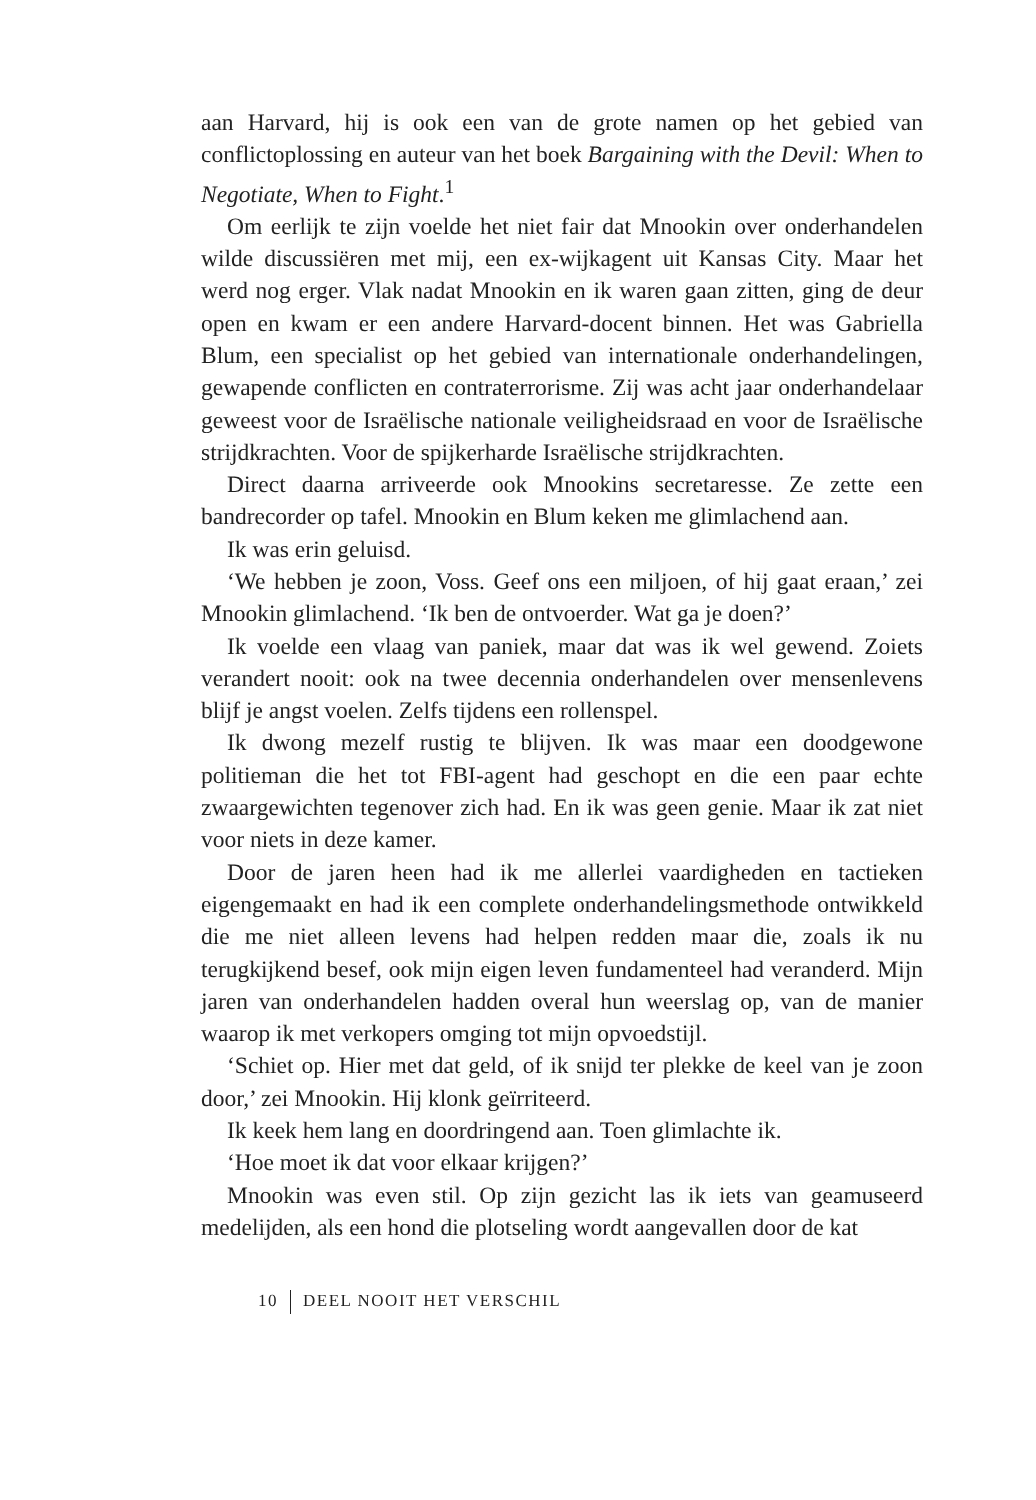aan Harvard, hij is ook een van de grote namen op het gebied van conflictoplossing en auteur van het boek Bargaining with the Devil: When to Negotiate, When to Fight.<sup>1</sup>
Om eerlijk te zijn voelde het niet fair dat Mnookin over onderhandelen wilde discussiëren met mij, een ex-wijkagent uit Kansas City. Maar het werd nog erger. Vlak nadat Mnookin en ik waren gaan zitten, ging de deur open en kwam er een andere Harvard-docent binnen. Het was Gabriella Blum, een specialist op het gebied van internationale onderhandelingen, gewapende conflicten en contraterrorisme. Zij was acht jaar onderhandelaar geweest voor de Israëlische nationale veiligheidsraad en voor de Israëlische strijdkrachten. Voor de spijkerharde Israëlische strijdkrachten.
Direct daarna arriveerde ook Mnookins secretaresse. Ze zette een bandrecorder op tafel. Mnookin en Blum keken me glimlachend aan.
Ik was erin geluisd.
‘We hebben je zoon, Voss. Geef ons een miljoen, of hij gaat eraan,’ zei Mnookin glimlachend. ‘Ik ben de ontvoerder. Wat ga je doen?’
Ik voelde een vlaag van paniek, maar dat was ik wel gewend. Zoiets verandert nooit: ook na twee decennia onderhandelen over mensenlevens blijf je angst voelen. Zelfs tijdens een rollenspel.
Ik dwong mezelf rustig te blijven. Ik was maar een doodgewone politieman die het tot FBI-agent had geschopt en die een paar echte zwaargewichten tegenover zich had. En ik was geen genie. Maar ik zat niet voor niets in deze kamer.
Door de jaren heen had ik me allerlei vaardigheden en tactieken eigengemaakt en had ik een complete onderhandelingsmethode ontwikkeld die me niet alleen levens had helpen redden maar die, zoals ik nu terugkijkend besef, ook mijn eigen leven fundamenteel had veranderd. Mijn jaren van onderhandelen hadden overal hun weerslag op, van de manier waarop ik met verkopers omging tot mijn opvoedstijl.
‘Schiet op. Hier met dat geld, of ik snijd ter plekke de keel van je zoon door,’ zei Mnookin. Hij klonk geïrriteerd.
Ik keek hem lang en doordringend aan. Toen glimlachte ik.
‘Hoe moet ik dat voor elkaar krijgen?’
Mnookin was even stil. Op zijn gezicht las ik iets van geamuseerd medelijden, als een hond die plotseling wordt aangevallen door de kat
10 DEEL NOOIT HET VERSCHIL